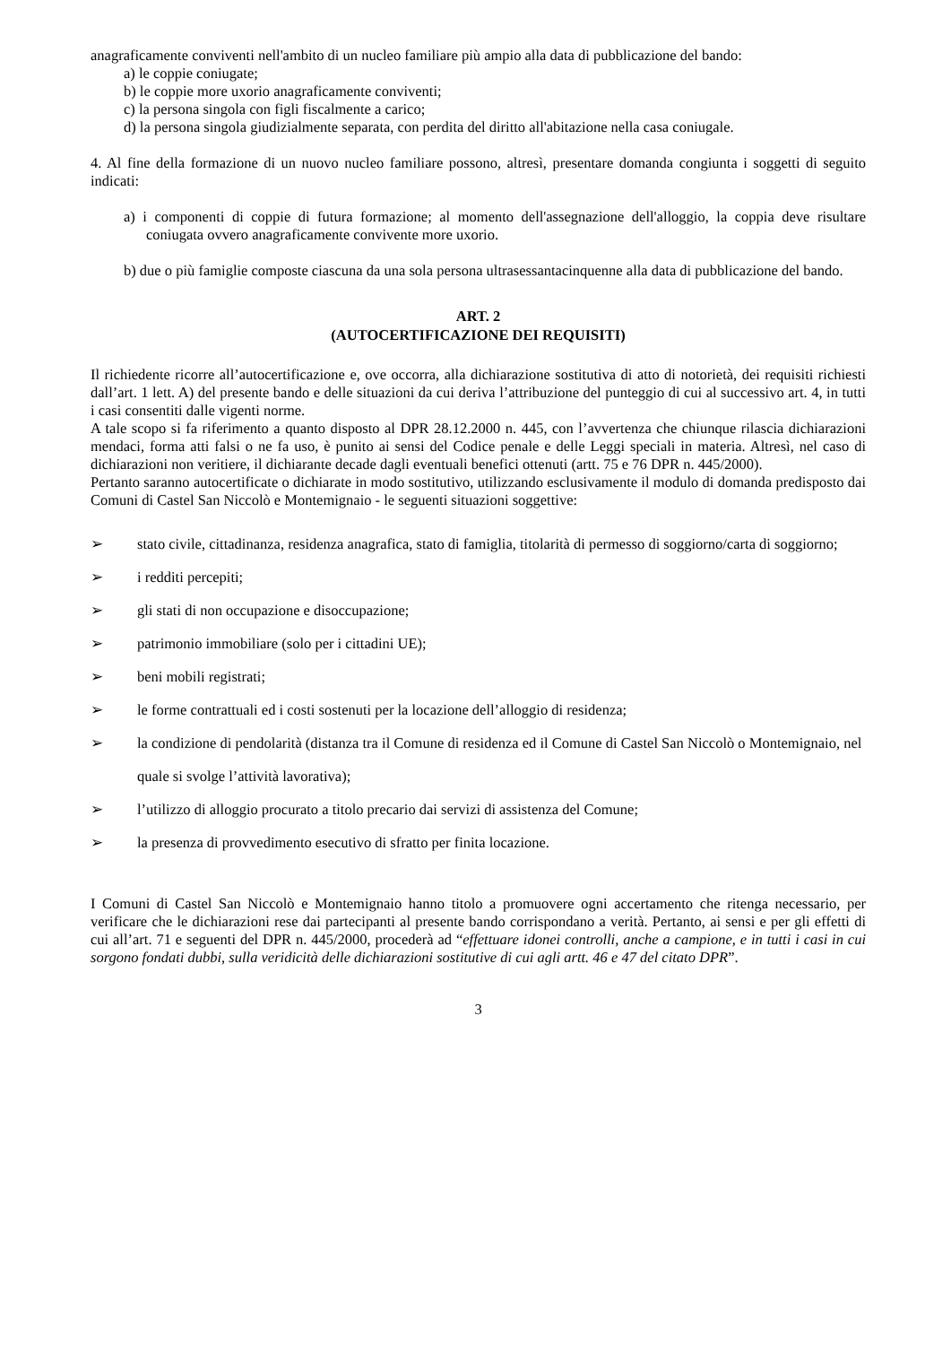anagraficamente conviventi nell'ambito di un nucleo familiare più ampio alla data di pubblicazione del bando:
a) le coppie coniugate;
b) le coppie more uxorio anagraficamente conviventi;
c) la persona singola con figli fiscalmente a carico;
d) la persona singola giudizialmente separata, con perdita del diritto all'abitazione nella casa coniugale.
4. Al fine della formazione di un nuovo nucleo familiare possono, altresì, presentare domanda congiunta i soggetti di seguito indicati:
a) i componenti di coppie di futura formazione; al momento dell'assegnazione dell'alloggio, la coppia deve risultare coniugata ovvero anagraficamente convivente more uxorio.
b) due o più famiglie composte ciascuna da una sola persona ultrasessantacinquenne alla data di pubblicazione del bando.
ART. 2
(AUTOCERTIFICAZIONE DEI REQUISITI)
Il richiedente ricorre all’autocertificazione e, ove occorra, alla dichiarazione sostitutiva di atto di notorietà, dei requisiti richiesti dall’art. 1 lett. A) del presente bando e delle situazioni da cui deriva l’attribuzione del punteggio di cui al successivo art. 4, in tutti i casi consentiti dalle vigenti norme.
A tale scopo si fa riferimento a quanto disposto al DPR 28.12.2000 n. 445, con l’avvertenza che chiunque rilascia dichiarazioni mendaci, forma atti falsi o ne fa uso, è punito ai sensi del Codice penale e delle Leggi speciali in materia. Altresì, nel caso di dichiarazioni non veritiere, il dichiarante decade dagli eventuali benefici ottenuti (artt. 75 e 76 DPR n. 445/2000).
Pertanto saranno autocertificate o dichiarate in modo sostitutivo, utilizzando esclusivamente il modulo di domanda predisposto dai Comuni di Castel San Niccolò e Montemignaio - le seguenti situazioni soggettive:
➢ stato civile, cittadinanza, residenza anagrafica, stato di famiglia, titolarità di permesso di soggiorno/carta di soggiorno;
➢ i redditi percepiti;
➢ gli stati di non occupazione e disoccupazione;
➢ patrimonio immobiliare (solo per i cittadini UE);
➢ beni mobili registrati;
➢ le forme contrattuali ed i costi sostenuti per la locazione dell’alloggio di residenza;
➢ la condizione di pendolarità (distanza tra il Comune di residenza ed il Comune di Castel San Niccolò o Montemignaio, nel quale si svolge l’attività lavorativa);
➢ l’utilizzo di alloggio procurato a titolo precario dai servizi di assistenza del Comune;
➢ la presenza di provvedimento esecutivo di sfratto per finita locazione.
I Comuni di Castel San Niccolò e Montemignaio hanno titolo a promuovere ogni accertamento che ritenga necessario, per verificare che le dichiarazioni rese dai partecipanti al presente bando corrispondano a verità. Pertanto, ai sensi e per gli effetti di cui all’art. 71 e seguenti del DPR n. 445/2000, procederà ad “effettuare idonei controlli, anche a campione, e in tutti i casi in cui sorgono fondati dubbi, sulla veridicità delle dichiarazioni sostitutive di cui agli artt. 46 e 47 del citato DPR”.
3